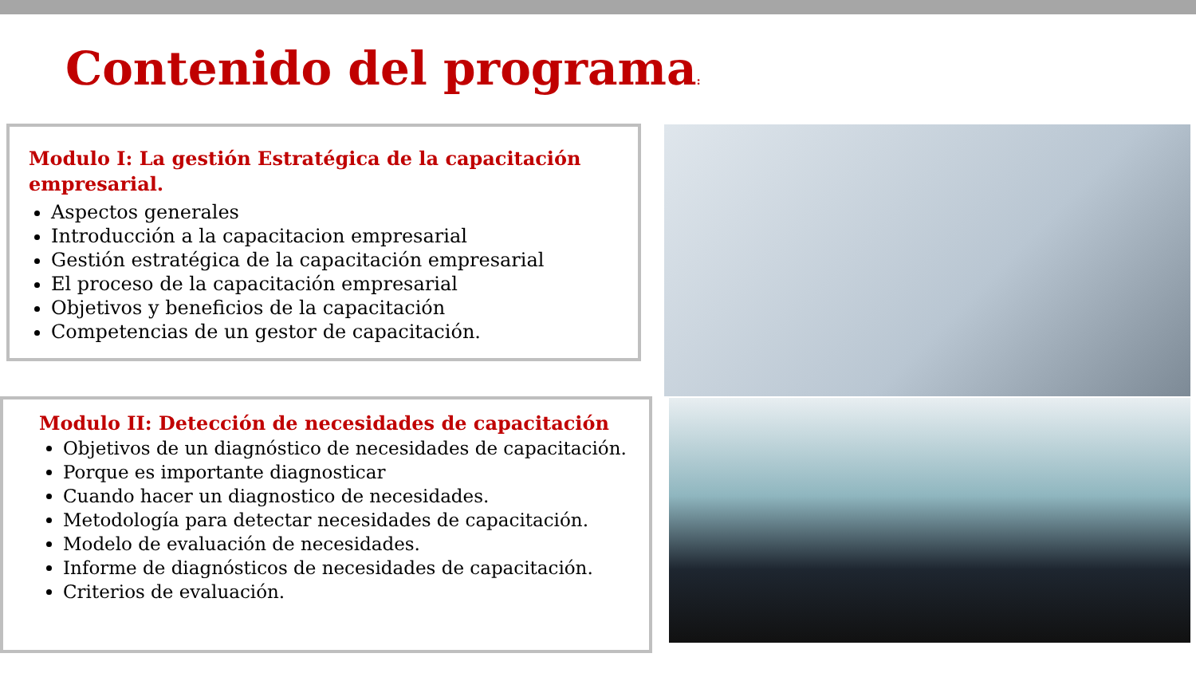Contenido del programa:
Modulo I: La gestión Estratégica de la capacitación empresarial.
Aspectos generales
Introducción a la capacitacion empresarial
Gestión estratégica de la capacitación empresarial
El proceso de la capacitación empresarial
Objetivos y beneficios de la capacitación
Competencias de un gestor de capacitación.
Modulo II: Detección de necesidades de capacitación
Objetivos de un diagnóstico de necesidades de capacitación.
Porque es importante diagnosticar
Cuando hacer un diagnostico de necesidades.
Metodología para detectar necesidades de capacitación.
Modelo de evaluación de necesidades.
Informe de diagnósticos de necesidades de capacitación.
Criterios de evaluación.